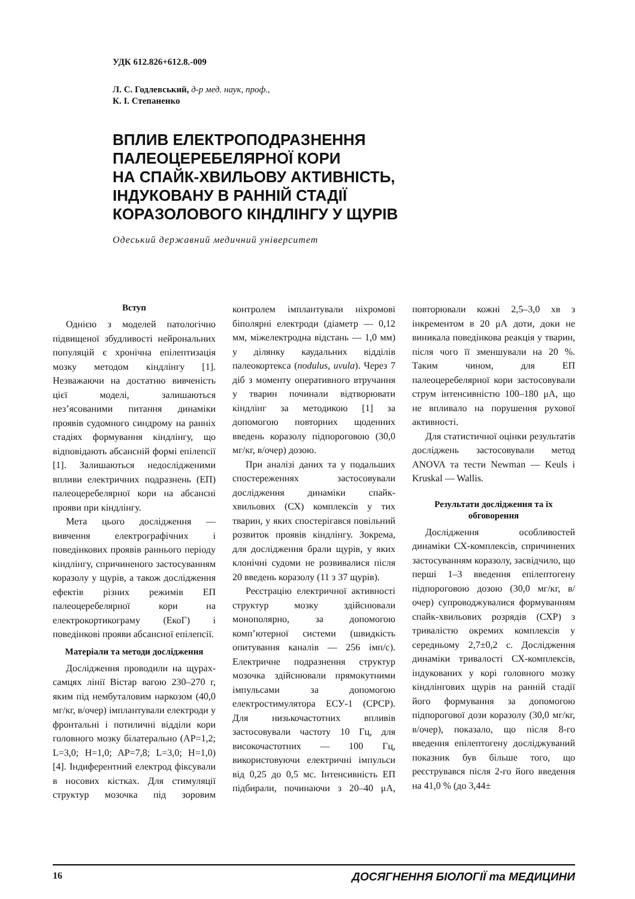УДК 612.826+612.8.-009
Л. С. Годлевський, д-р мед. наук, проф.,
К. І. Степаненко
ВПЛИВ ЕЛЕКТРОПОДРАЗНЕННЯ
ПАЛЕОЦЕРЕБЕЛЯРНОЇ КОРИ
НА СПАЙК-ХВИЛЬОВУ АКТИВНІСТЬ,
ІНДУКОВАНУ В РАННІЙ СТАДІЇ
КОРАЗОЛОВОГО КІНДЛІНГУ У ЩУРІВ
Одеський державний медичний університет
Вступ
Однією з моделей патологічно підвищеної збудливості нейрональних популяцій є хронічна епілептизація мозку методом кіндлінгу [1]. Незважаючи на достатню вивченість цієї моделі, залишаються нез’ясованими питання динаміки проявів судомного синдрому на ранніх стадіях формування кіндлінгу, що відповідають абсансній формі епілепсії [1]. Залишаються недослідженими впливи електричних подразнень (ЕП) палеоцеребелярної кори на абсансні прояви при кіндлінгу.
Мета цього дослідження — вивчення електрографічних і поведінкових проявів раннього періоду кіндлінгу, спричиненого застосуванням коразолу у щурів, а також дослідження ефектів різних режимів ЕП палеоцеребелярної кори на електрокортикограму (ЕкоГ) і поведінкові прояви абсансної епілепсії.
Матеріали та методи дослідження
Дослідження проводили на щурах-самцях лінії Вістар вагою 230–270 г, яким під нембуталовим наркозом (40,0 мг/кг, в/очер) імплантували електроди у фронтальні і потиличні відділи кори головного мозку білатерально (AP=1,2; L=3,0; H=1,0; AP=7,8; L=3,0; H=1,0) [4]. Індиферентний електрод фіксували в носових кістках. Для стимуляції структур мозочка під зоровим контролем імплантували ніхромові біполярні електроди (діаметр — 0,12 мм, міжелектродна відстань — 1,0 мм) у ділянку каудальних відділів палеокортекса (nodulus, uvula). Через 7 діб з моменту оперативного втручання у тварин починали відтворювати кіндлінг за методикою [1] за допомогою повторних щоденних введень коразолу підпороговою (30,0 мг/кг, в/очер) дозою.
При аналізі даних та у подальших спостереженнях застосовували дослідження динаміки спайк-хвильових (СХ) комплексів у тих тварин, у яких спостерігався повільний розвиток проявів кіндлінгу. Зокрема, для дослідження брали щурів, у яких клонічні судоми не розвивалися після 20 введень коразолу (11 з 37 щурів).
Реєстрацію електричної активності структур мозку здійснювали монополярно, за допомогою комп’ютерної системи (швидкість опитування каналів — 256 імп/с). Електричне подразнення структур мозочка здійснювали прямокутними імпульсами за допомогою електростимулятора ЕСУ-1 (СРСР). Для низькочастотних впливів застосовували частоту 10 Гц, для високочастотних — 100 Гц, використовуючи електричні імпульси від 0,25 до 0,5 мс. Інтенсивність ЕП підбирали, починаючи з 20–40 μА, повторювали кожні 2,5–3,0 хв з інкрементом в 20 μА доти, доки не виникала поведінкова реакція у тварин, після чого її зменшували на 20 %. Таким чином, для ЕП палеоцеребелярної кори застосовували струм інтенсивністю 100–180 μА, що не впливало на порушення рухової активності.
Для статистичної оцінки результатів досліджень застосовували метод ANOVA та тести Newman — Keuls і Kruskal — Wallis.
Результати дослідження та їх обговорення
Дослідження особливостей динаміки СХ-комплексів, спричинених застосуванням коразолу, засвідчило, що перші 1–3 введення епілептогену підпороговою дозою (30,0 мг/кг, в/очер) супроводжувалися формуванням спайк-хвильових розрядів (СХР) з тривалістю окремих комплексів у середньому 2,7±0,2 с. Дослідження динаміки тривалості СХ-комплексів, індукованих у корі головного мозку кіндлінгових щурів на ранній стадії його формування за допомогою підпорогової дози коразолу (30,0 мг/кг, в/очер), показало, що після 8-го введення епілептогену досліджуваний показник був більше того, що реєструвався після 2-го його введення на 41,0 % (до 3,44±
16 ДОСЯГНЕННЯ БІОЛОГІЇ та МЕДИЦИНИ